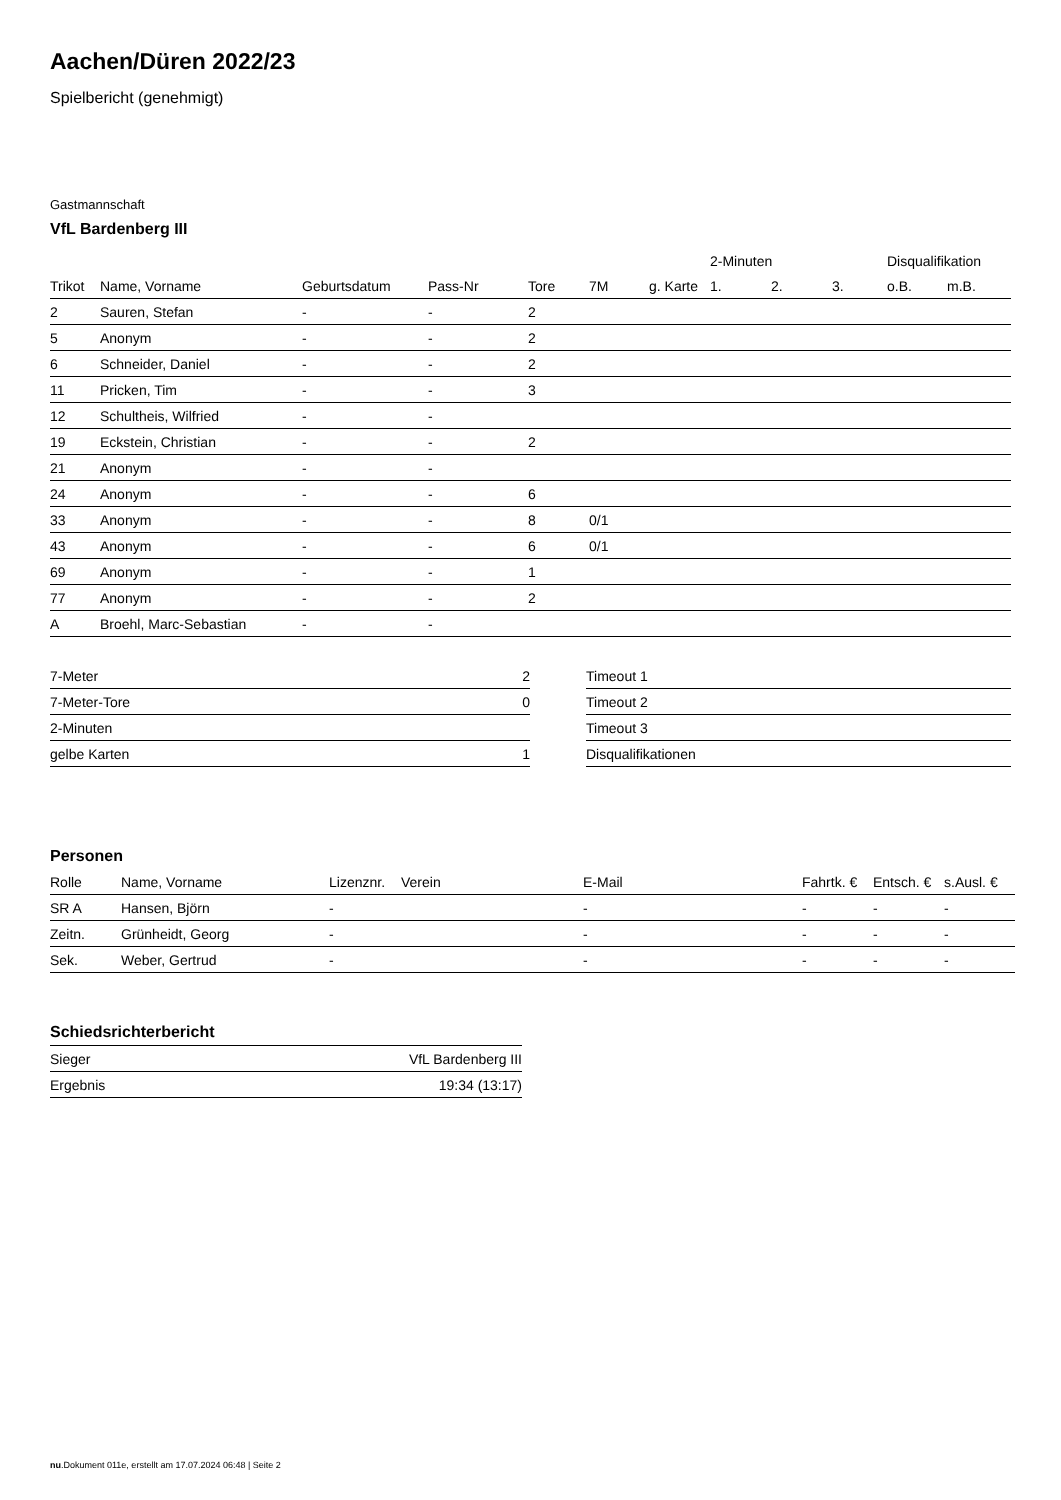Aachen/Düren 2022/23
Spielbericht (genehmigt)
Gastmannschaft
VfL Bardenberg III
| | | | | | | | 2-Minuten | | | Disqualifikation | |
| --- | --- | --- | --- | --- | --- | --- | --- | --- | --- | --- | --- |
| Trikot | Name, Vorname | Geburtsdatum | Pass-Nr | Tore | 7M | g. Karte | 1. | 2. | 3. | o.B. | m.B. |
| 2 | Sauren, Stefan | - | - | 2 | | | | | | | |
| 5 | Anonym | - | - | 2 | | | | | | | |
| 6 | Schneider, Daniel | - | - | 2 | | | | | | | |
| 11 | Pricken, Tim | - | - | 3 | | | | | | | |
| 12 | Schultheis, Wilfried | - | - | | | | | | | | |
| 19 | Eckstein, Christian | - | - | 2 | | | | | | | |
| 21 | Anonym | - | - | | | | | | | | |
| 24 | Anonym | - | - | 6 | | | | | | | |
| 33 | Anonym | - | - | 8 | 0/1 | | | | | | |
| 43 | Anonym | - | - | 6 | 0/1 | | | | | | |
| 69 | Anonym | - | - | 1 | | | | | | | |
| 77 | Anonym | - | - | 2 | | | | | | | |
| A | Broehl, Marc-Sebastian | - | - | | | | | | | | |
| 7-Meter | 2 |
| 7-Meter-Tore | 0 |
| 2-Minuten | |
| gelbe Karten | 1 |
| Timeout 1 |
| Timeout 2 |
| Timeout 3 |
| Disqualifikationen |
Personen
| Rolle | Name, Vorname | Lizenznr. | Verein | E-Mail | Fahrtk. € | Entsch. € | s.Ausl. € |
| --- | --- | --- | --- | --- | --- | --- | --- |
| SR A | Hansen, Björn | - | | - | - | - | - |
| Zeitn. | Grünheidt, Georg | - | | - | - | - | - |
| Sek. | Weber, Gertrud | - | | - | - | - | - |
Schiedsrichterbericht
| Sieger | VfL Bardenberg III |
| Ergebnis | 19:34 (13:17) |
nu.Dokument 011e, erstellt am 17.07.2024 06:48 | Seite 2